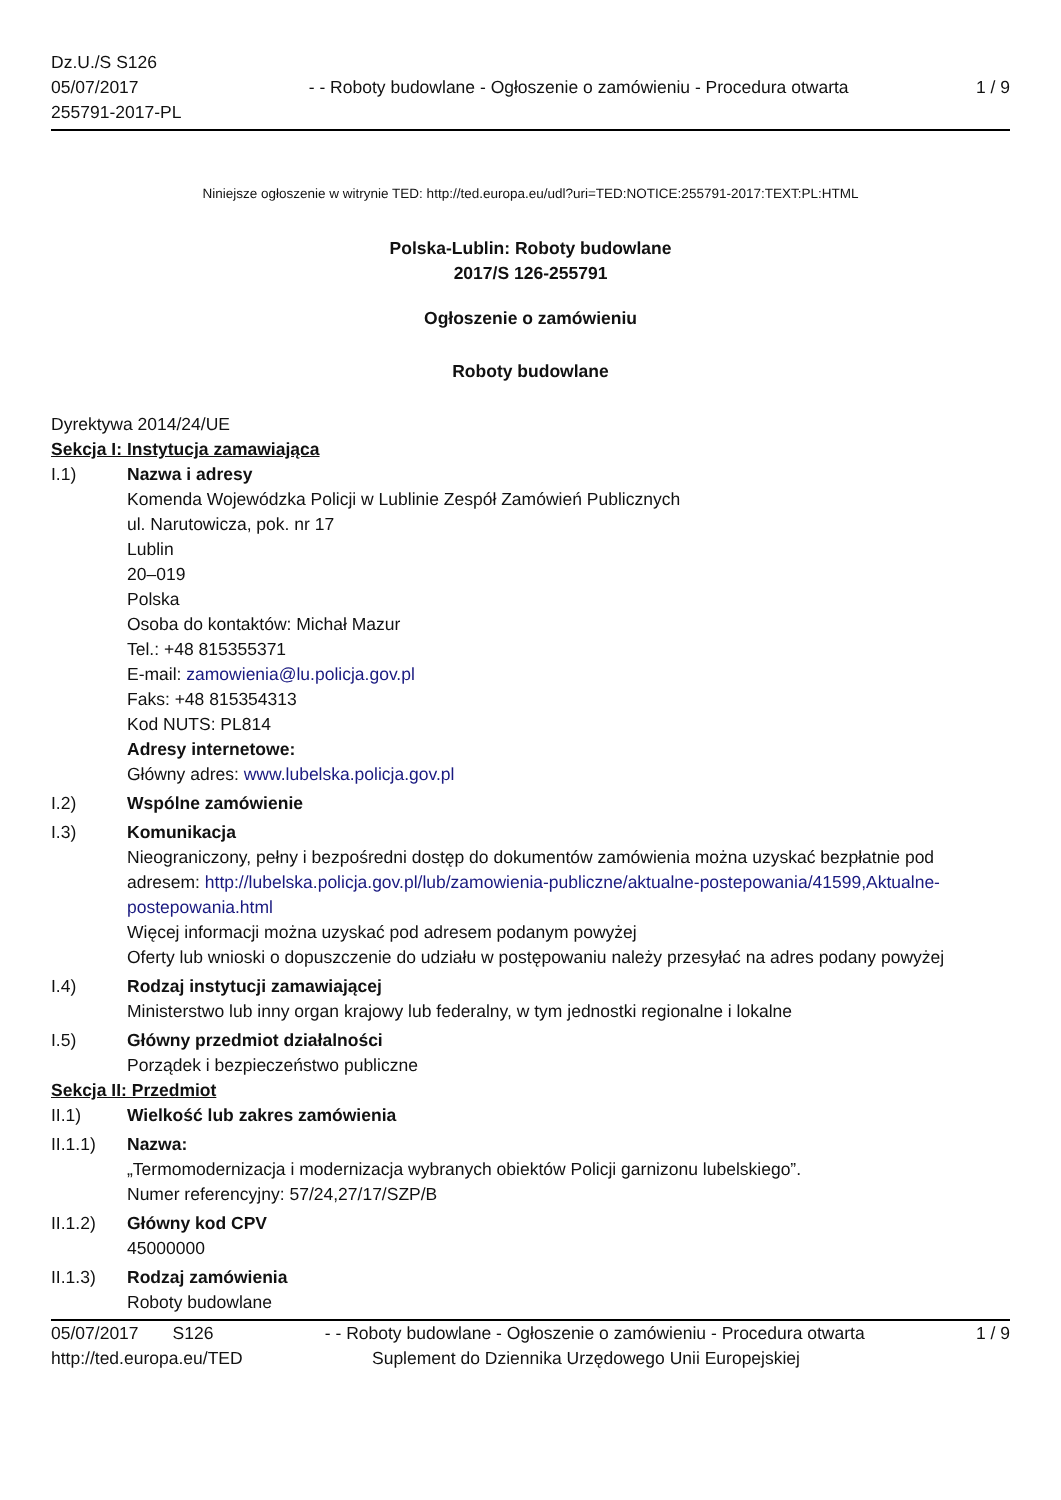Dz.U./S S126
05/07/2017
255791-2017-PL
- - Roboty budowlane - Ogłoszenie o zamówieniu - Procedura otwarta
1 / 9
Niniejsze ogłoszenie w witrynie TED: http://ted.europa.eu/udl?uri=TED:NOTICE:255791-2017:TEXT:PL:HTML
Polska-Lublin: Roboty budowlane
2017/S 126-255791
Ogłoszenie o zamówieniu
Roboty budowlane
Dyrektywa 2014/24/UE
Sekcja I: Instytucja zamawiająca
I.1) Nazwa i adresy
Komenda Wojewódzka Policji w Lublinie Zespół Zamówień Publicznych
ul. Narutowicza, pok. nr 17
Lublin
20–019
Polska
Osoba do kontaktów: Michał Mazur
Tel.: +48 815355371
E-mail: zamowienia@lu.policja.gov.pl
Faks: +48 815354313
Kod NUTS: PL814
Adresy internetowe:
Główny adres: www.lubelska.policja.gov.pl
I.2) Wspólne zamówienie
I.3) Komunikacja
Nieograniczony, pełny i bezpośredni dostęp do dokumentów zamówienia można uzyskać bezpłatnie pod adresem: http://lubelska.policja.gov.pl/lub/zamowienia-publiczne/aktualne-postepowania/41599,Aktualne-postepowania.html
Więcej informacji można uzyskać pod adresem podanym powyżej
Oferty lub wnioski o dopuszczenie do udziału w postępowaniu należy przesyłać na adres podany powyżej
I.4) Rodzaj instytucji zamawiającej
Ministerstwo lub inny organ krajowy lub federalny, w tym jednostki regionalne i lokalne
I.5) Główny przedmiot działalności
Porządek i bezpieczeństwo publiczne
Sekcja II: Przedmiot
II.1) Wielkość lub zakres zamówienia
II.1.1) Nazwa:
„Termomodernizacja i modernizacja wybranych obiektów Policji garnizonu lubelskiego”.
Numer referencyjny: 57/24,27/17/SZP/B
II.1.2) Główny kod CPV
45000000
II.1.3) Rodzaj zamówienia
Roboty budowlane
05/07/2017 S126 - - Roboty budowlane - Ogłoszenie o zamówieniu - Procedura otwarta
1 / 9
http://ted.europa.eu/TED Suplement do Dziennika Urzędowego Unii Europejskiej